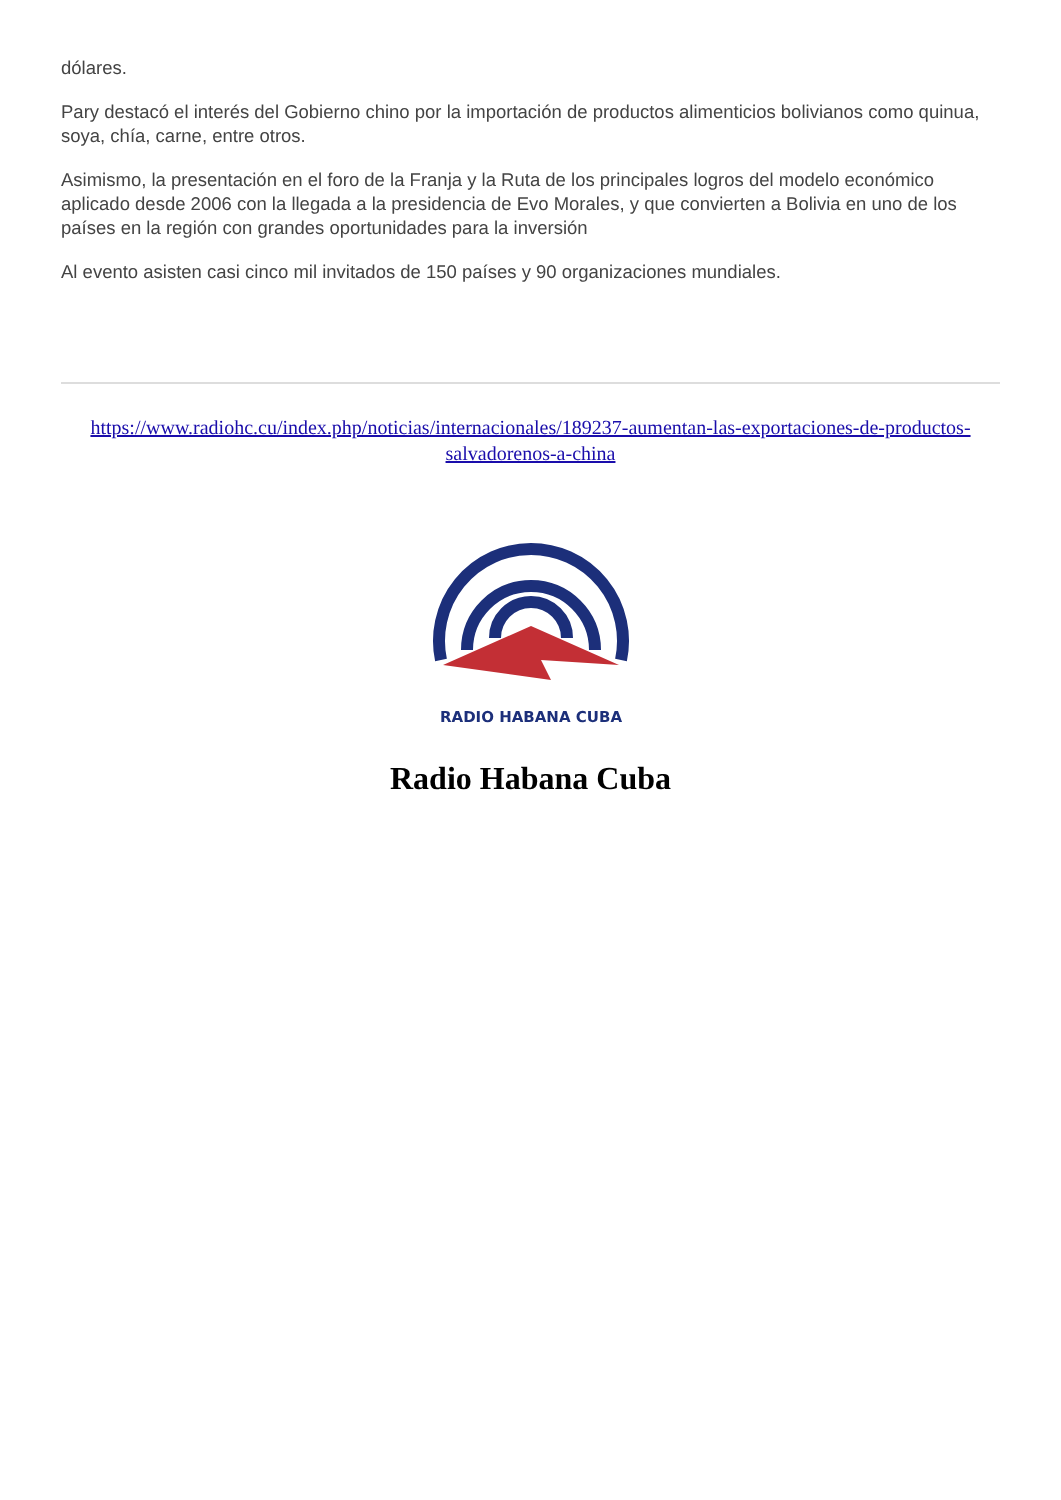dólares.
Pary destacó el interés del Gobierno chino por la importación de productos alimenticios bolivianos como quinua, soya, chía, carne, entre otros.
Asimismo, la presentación en el foro de la Franja y la Ruta de los principales logros del modelo económico aplicado desde 2006 con la llegada a la presidencia de Evo Morales, y que convierten a Bolivia en uno de los países en la región con grandes oportunidades para la inversión
Al evento asisten casi cinco mil invitados de 150 países y 90 organizaciones mundiales.
https://www.radiohc.cu/index.php/noticias/internacionales/189237-aumentan-las-exportaciones-de-productos-salvadorenos-a-china
RADIO HABANA CUBA
Radio Habana Cuba